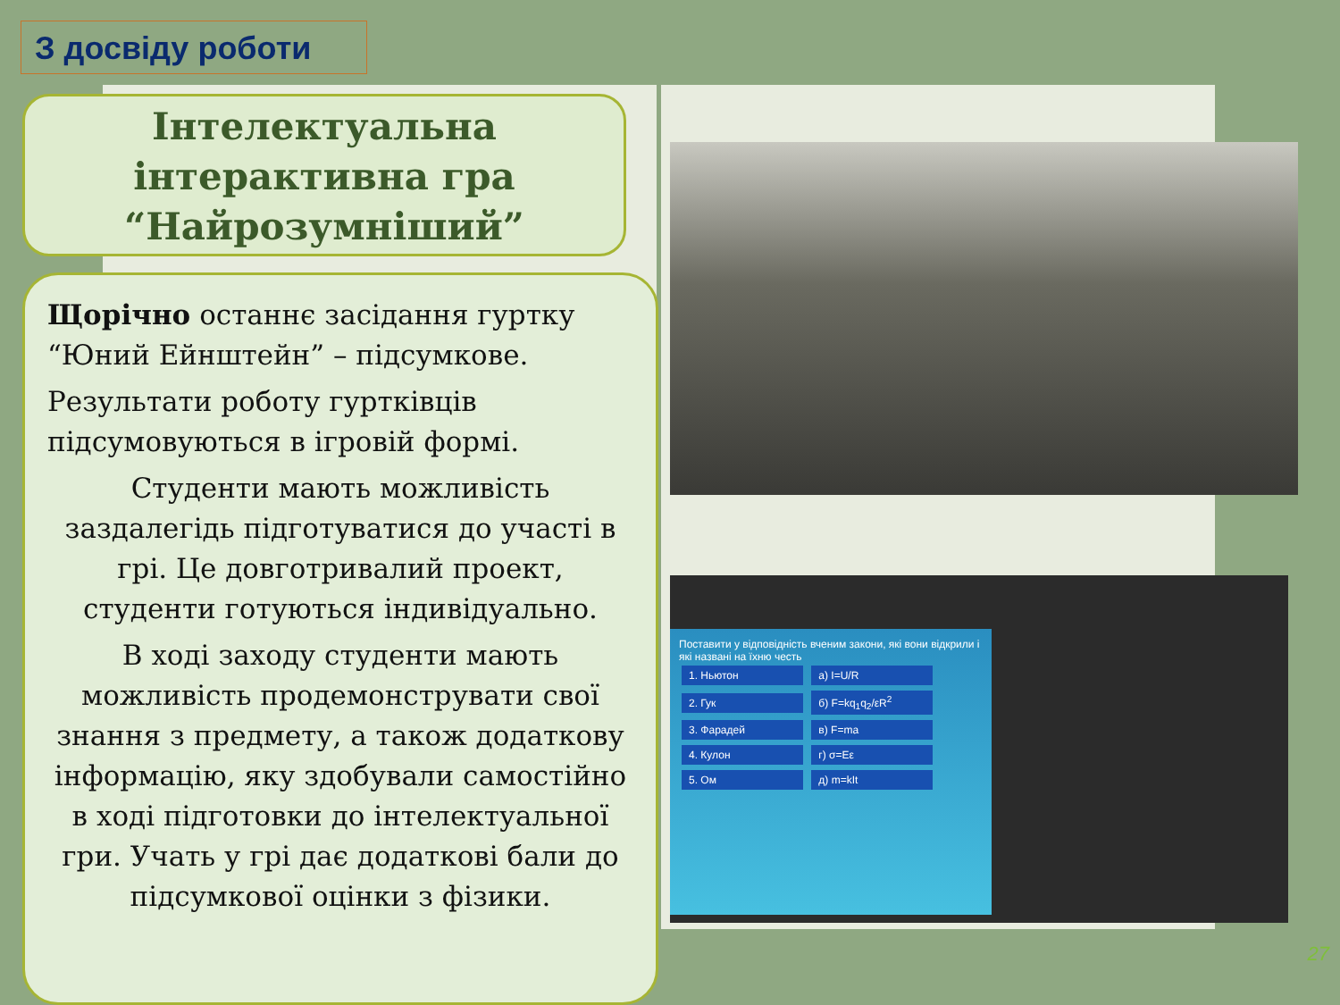З досвіду роботи
Інтелектуальна
інтерактивна гра
“Найрозумніший”
Щорічно останнє засідання гуртку “Юний Ейнштейн” – підсумкове.
Результати роботу гуртківців підсумовуються в ігровій формі.
Студенти мають можливість заздалегідь підготуватися до участі в грі. Це довготривалий проект, студенти готуються індивідуально.
В ході заходу студенти мають можливість продемонструвати свої знання з предмету, а також додаткову інформацію, яку здобували самостійно в ході підготовки до інтелектуальної гри. Учать у грі дає додаткові бали до підсумкової оцінки з фізики.
Поставити у відповідність вченим закони, які вони відкрили і які названі на їхню честь
1. Ньютон а) I=U/R
2. Гук б) F=kq<sub>1</sub>q<sub>2</sub>/εR<sup>2</sup>
3. Фарадей в) F=ma
4. Кулон г) σ=Eε
5. Ом д) m=kIt
27